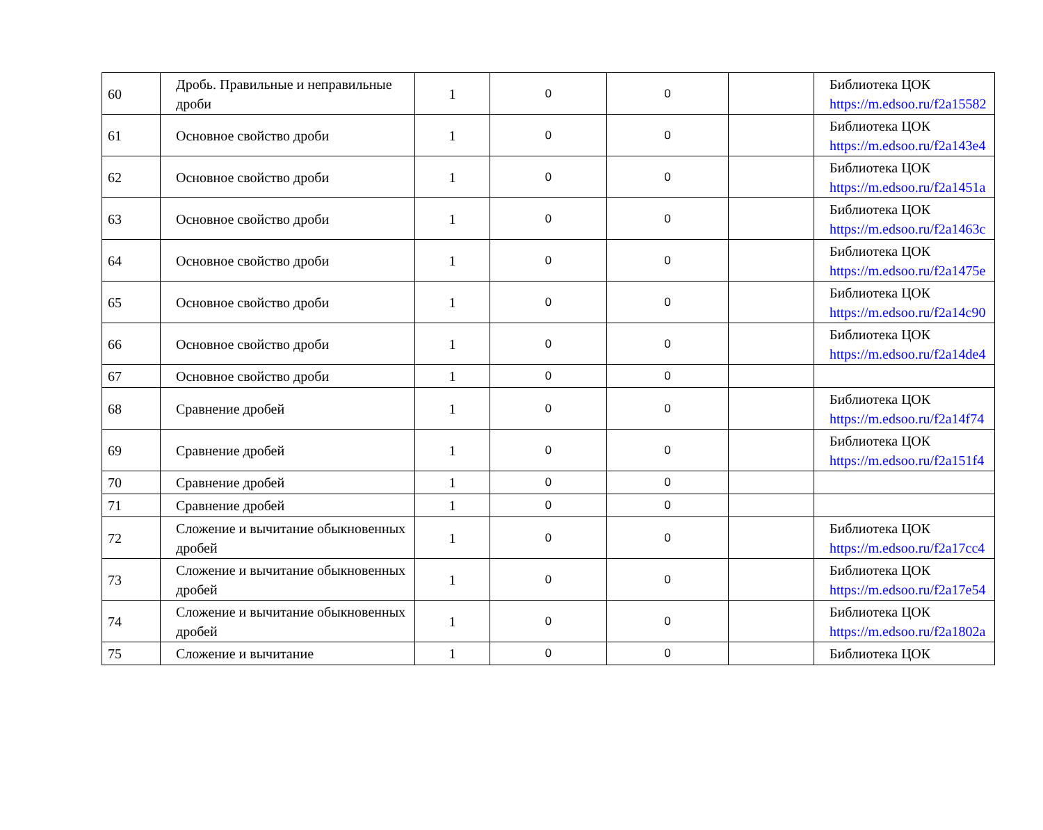| 60 | Дробь. Правильные и неправильные дроби | 1 | 0 | 0 | | Библиотека ЦОК https://m.edsoo.ru/f2a15582 |
| 61 | Основное свойство дроби | 1 | 0 | 0 | | Библиотека ЦОК https://m.edsoo.ru/f2a143e4 |
| 62 | Основное свойство дроби | 1 | 0 | 0 | | Библиотека ЦОК https://m.edsoo.ru/f2a1451a |
| 63 | Основное свойство дроби | 1 | 0 | 0 | | Библиотека ЦОК https://m.edsoo.ru/f2a1463c |
| 64 | Основное свойство дроби | 1 | 0 | 0 | | Библиотека ЦОК https://m.edsoo.ru/f2a1475e |
| 65 | Основное свойство дроби | 1 | 0 | 0 | | Библиотека ЦОК https://m.edsoo.ru/f2a14c90 |
| 66 | Основное свойство дроби | 1 | 0 | 0 | | Библиотека ЦОК https://m.edsoo.ru/f2a14de4 |
| 67 | Основное свойство дроби | 1 | 0 | 0 | | |
| 68 | Сравнение дробей | 1 | 0 | 0 | | Библиотека ЦОК https://m.edsoo.ru/f2a14f74 |
| 69 | Сравнение дробей | 1 | 0 | 0 | | Библиотека ЦОК https://m.edsoo.ru/f2a151f4 |
| 70 | Сравнение дробей | 1 | 0 | 0 | | |
| 71 | Сравнение дробей | 1 | 0 | 0 | | |
| 72 | Сложение и вычитание обыкновенных дробей | 1 | 0 | 0 | | Библиотека ЦОК https://m.edsoo.ru/f2a17cc4 |
| 73 | Сложение и вычитание обыкновенных дробей | 1 | 0 | 0 | | Библиотека ЦОК https://m.edsoo.ru/f2a17e54 |
| 74 | Сложение и вычитание обыкновенных дробей | 1 | 0 | 0 | | Библиотека ЦОК https://m.edsoo.ru/f2a1802a |
| 75 | Сложение и вычитание | 1 | 0 | 0 | | Библиотека ЦОК |